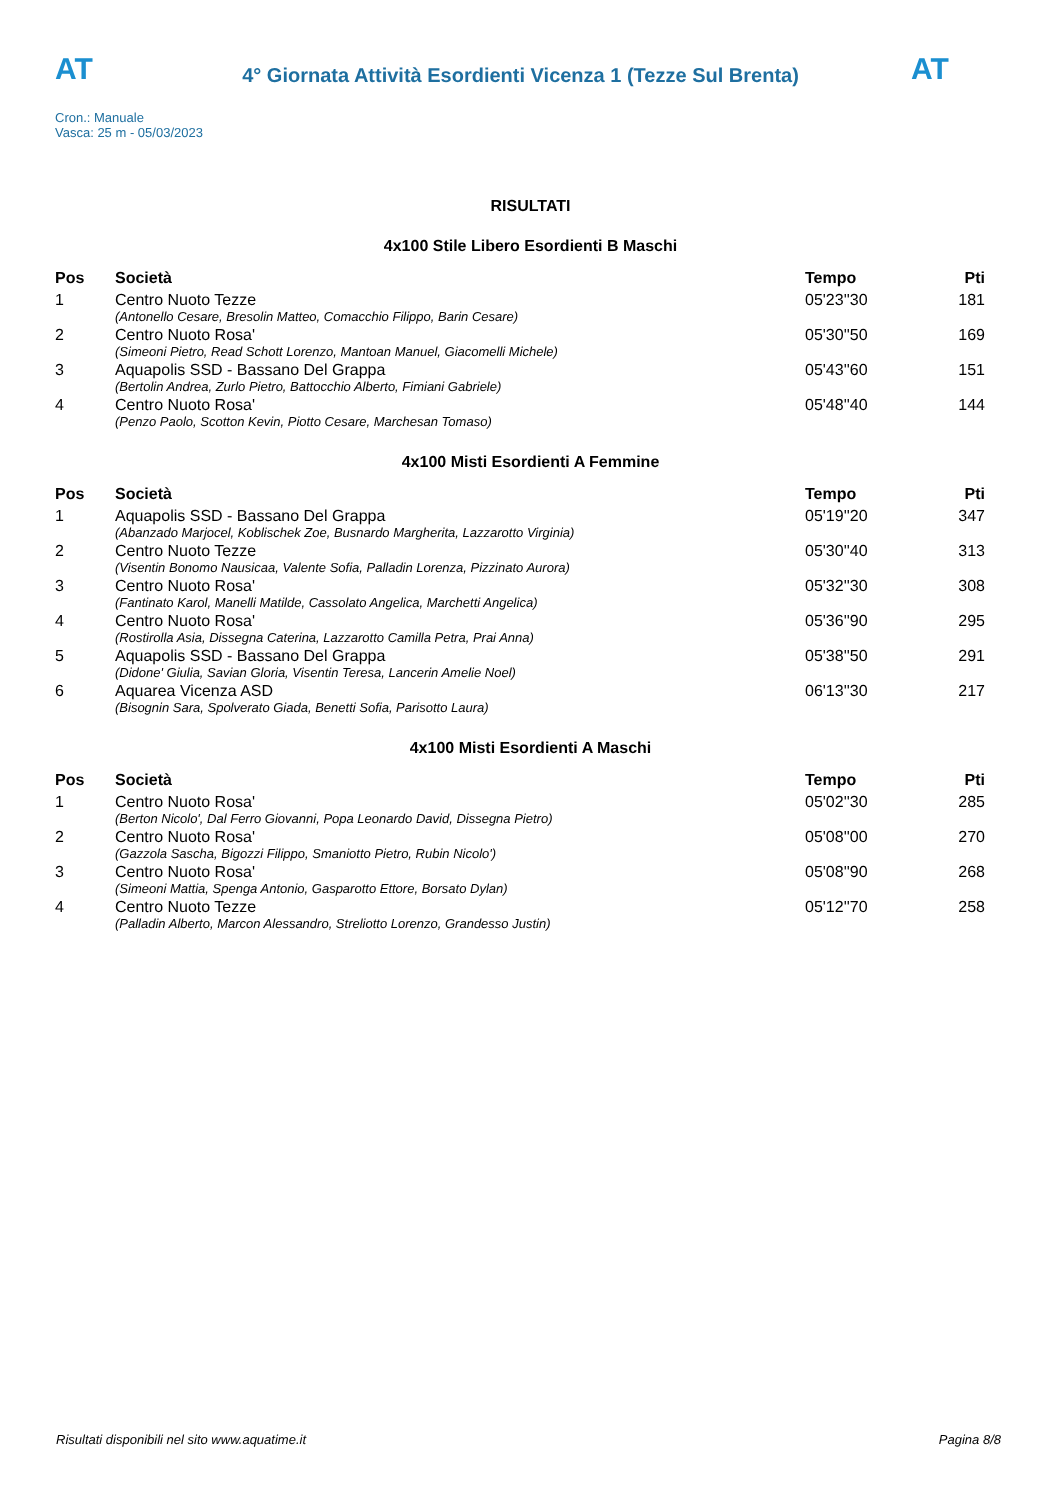AT
4° Giornata Attività Esordienti Vicenza 1 (Tezze Sul Brenta)
AT
Cron.: Manuale
Vasca: 25 m - 05/03/2023
RISULTATI
4x100 Stile Libero Esordienti B Maschi
| Pos | Società | Tempo | Pti |
| --- | --- | --- | --- |
| 1 | Centro Nuoto Tezze | 05'23''30 | 181 |
| | (Antonello Cesare, Bresolin Matteo, Comacchio Filippo, Barin Cesare) | | |
| 2 | Centro Nuoto Rosa' | 05'30''50 | 169 |
| | (Simeoni Pietro, Read Schott Lorenzo, Mantoan Manuel, Giacomelli Michele) | | |
| 3 | Aquapolis SSD - Bassano Del Grappa | 05'43''60 | 151 |
| | (Bertolin Andrea, Zurlo Pietro, Battocchio Alberto, Fimiani Gabriele) | | |
| 4 | Centro Nuoto Rosa' | 05'48''40 | 144 |
| | (Penzo Paolo, Scotton Kevin, Piotto Cesare, Marchesan Tomaso) | | |
4x100 Misti Esordienti A Femmine
| Pos | Società | Tempo | Pti |
| --- | --- | --- | --- |
| 1 | Aquapolis SSD - Bassano Del Grappa | 05'19''20 | 347 |
| | (Abanzado Marjocel, Koblischek Zoe, Busnardo Margherita, Lazzarotto Virginia) | | |
| 2 | Centro Nuoto Tezze | 05'30''40 | 313 |
| | (Visentin Bonomo Nausicaa, Valente Sofia, Palladin Lorenza, Pizzinato Aurora) | | |
| 3 | Centro Nuoto Rosa' | 05'32''30 | 308 |
| | (Fantinato Karol, Manelli Matilde, Cassolato Angelica, Marchetti Angelica) | | |
| 4 | Centro Nuoto Rosa' | 05'36''90 | 295 |
| | (Rostirolla Asia, Dissegna Caterina, Lazzarotto Camilla Petra, Prai Anna) | | |
| 5 | Aquapolis SSD - Bassano Del Grappa | 05'38''50 | 291 |
| | (Didone' Giulia, Savian Gloria, Visentin Teresa, Lancerin Amelie Noel) | | |
| 6 | Aquarea Vicenza ASD | 06'13''30 | 217 |
| | (Bisognin Sara, Spolverato Giada, Benetti Sofia, Parisotto Laura) | | |
4x100 Misti Esordienti A Maschi
| Pos | Società | Tempo | Pti |
| --- | --- | --- | --- |
| 1 | Centro Nuoto Rosa' | 05'02''30 | 285 |
| | (Berton Nicolo', Dal Ferro Giovanni, Popa Leonardo David, Dissegna Pietro) | | |
| 2 | Centro Nuoto Rosa' | 05'08''00 | 270 |
| | (Gazzola Sascha, Bigozzi Filippo, Smaniotto Pietro, Rubin Nicolo') | | |
| 3 | Centro Nuoto Rosa' | 05'08''90 | 268 |
| | (Simeoni Mattia, Spenga Antonio, Gasparotto Ettore, Borsato Dylan) | | |
| 4 | Centro Nuoto Tezze | 05'12''70 | 258 |
| | (Palladin Alberto, Marcon Alessandro, Streliotto Lorenzo, Grandesso Justin) | | |
Risultati disponibili nel sito www.aquatime.it Pagina 8/8